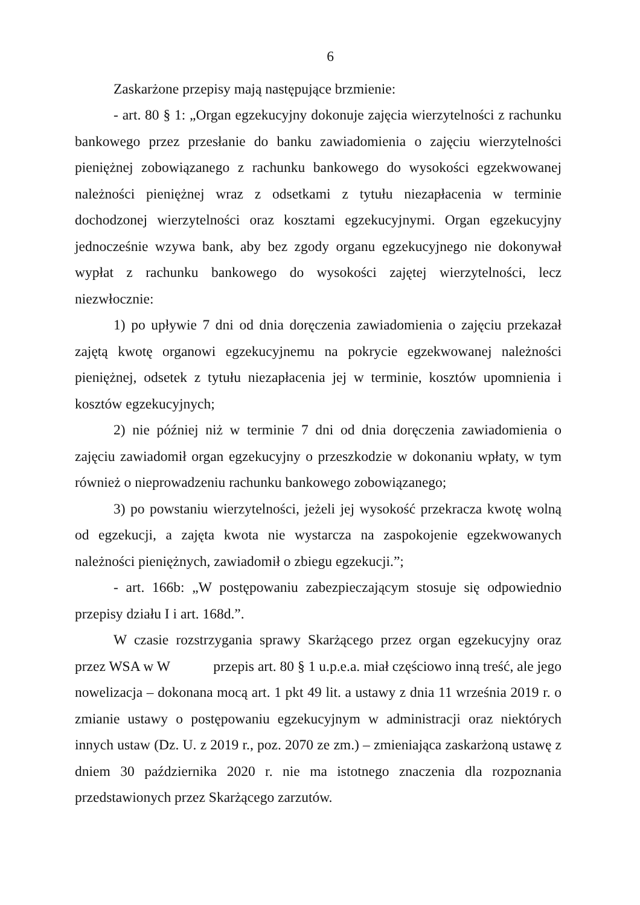6
Zaskarżone przepisy mają następujące brzmienie:
- art. 80 § 1: „Organ egzekucyjny dokonuje zajęcia wierzytelności z rachunku bankowego przez przesłanie do banku zawiadomienia o zajęciu wierzytelności pieniężnej zobowiązanego z rachunku bankowego do wysokości egzekwowanej należności pieniężnej wraz z odsetkami z tytułu niezapłacenia w terminie dochodzonej wierzytelności oraz kosztami egzekucyjnymi. Organ egzekucyjny jednocześnie wzywa bank, aby bez zgody organu egzekucyjnego nie dokonywał wypłat z rachunku bankowego do wysokości zajętej wierzytelności, lecz niezwłocznie:
1) po upływie 7 dni od dnia doręczenia zawiadomienia o zajęciu przekazał zajętą kwotę organowi egzekucyjnemu na pokrycie egzekwowanej należności pieniężnej, odsetek z tytułu niezapłacenia jej w terminie, kosztów upomnienia i kosztów egzekucyjnych;
2) nie później niż w terminie 7 dni od dnia doręczenia zawiadomienia o zajęciu zawiadomił organ egzekucyjny o przeszkodzie w dokonaniu wpłaty, w tym również o nieprowadzeniu rachunku bankowego zobowiązanego;
3) po powstaniu wierzytelności, jeżeli jej wysokość przekracza kwotę wolną od egzekucji, a zajęta kwota nie wystarcza na zaspokojenie egzekwowanych należności pieniężnych, zawiadomił o zbiegu egzekucji.”;
- art. 166b: „W postępowaniu zabezpieczającym stosuje się odpowiednio przepisy działu I i art. 168d.”.
W czasie rozstrzygania sprawy Skarżącego przez organ egzekucyjny oraz przez WSA w W przepis art. 80 § 1 u.p.e.a. miał częściowo inną treść, ale jego nowelizacja – dokonana mocą art. 1 pkt 49 lit. a ustawy z dnia 11 września 2019 r. o zmianie ustawy o postępowaniu egzekucyjnym w administracji oraz niektórych innych ustaw (Dz. U. z 2019 r., poz. 2070 ze zm.) – zmieniająca zaskarżoną ustawę z dniem 30 października 2020 r. nie ma istotnego znaczenia dla rozpoznania przedstawionych przez Skarżącego zarzutów.